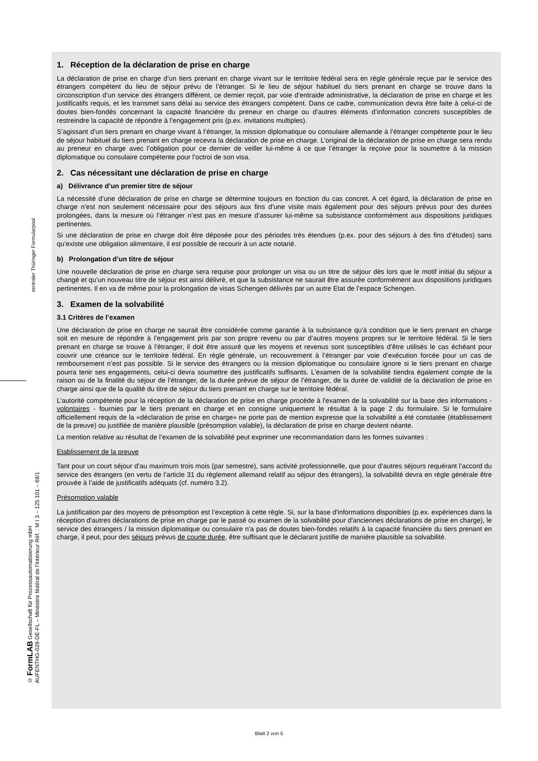zentraler Thüringer Formularpool
© FormLAB Gesellschaft für Prozessautomatisierung mbH
AUFENTHG-028-DE-FL – Ministère fédéral de l'Intérieur Réf. : M I 3 – 125 101 – 68/1
1. Réception de la déclaration de prise en charge
La déclaration de prise en charge d’un tiers prenant en charge vivant sur le territoire fédéral sera en règle générale reçue par le service des étrangers compétent du lieu de séjour prévu de l’étranger. Si le lieu de séjour habituel du tiers prenant en charge se trouve dans la circonscription d’un service des étrangers différent, ce dernier reçoit, par voie d’entraide administrative, la déclaration de prise en charge et les justificatifs requis, et les transmet sans délai au service des étrangers compétent. Dans ce cadre, communication devra être faite à celui-ci de doutes bien-fondés concernant la capacité financière du preneur en charge ou d’autres éléments d’information concrets susceptibles de restreindre la capacité de répondre à l’engagement pris (p.ex. invitations multiples).
S’agissant d’un tiers prenant en charge vivant à l’étranger, la mission diplomatique ou consulaire allemande à l’étranger compétente pour le lieu de séjour habituel du tiers prenant en charge recevra la déclaration de prise en charge. L’original de la déclaration de prise en charge sera rendu au preneur en charge avec l’obligation pour ce dernier de veiller lui-même à ce que l’étranger la reçoive pour la soumettre à la mission diplomatique ou consulaire compétente pour l’octroi de son visa.
2. Cas nécessitant une déclaration de prise en charge
a) Délivrance d’un premier titre de séjour
La nécessité d’une déclaration de prise en charge se détermine toujours en fonction du cas concret. A cet égard, la déclaration de prise en charge n'est non seulement nécessaire pour des séjours aux fins d’une visite mais également pour des séjours prévus pour des durées prolongées, dans la mesure où l’étranger n’est pas en mesure d’assurer lui-même sa subsistance conformément aux dispositions juridiques pertinentes.
Si une déclaration de prise en charge doit être déposée pour des périodes très étendues (p.ex. pour des séjours à des fins d’études) sans qu’existe une obligation alimentaire, il est possible de recourir à un acte notarié.
b) Prolongation d’un titre de séjour
Une nouvelle déclaration de prise en charge sera requise pour prolonger un visa ou un titre de séjour dès lors que le motif initial du séjour a changé et qu’un nouveau titre de séjour est ainsi délivré, et que la subsistance ne saurait être assurée conformément aux dispositions juridiques pertinentes. Il en va de même pour la prolongation de visas Schengen délivrés par un autre Etat de l’espace Schengen.
3. Examen de la solvabilité
3.1 Critères de l’examen
Une déclaration de prise en charge ne saurait être considérée comme garantie à la subsistance qu'à condition que le tiers prenant en charge soit en mesure de répondre à l’engagement pris par son propre revenu ou par d’autres moyens propres sur le territoire fédéral. Si le tiers prenant en charge se trouve à l’étranger, il doit être assuré que les moyens et revenus sont susceptibles d’être utilisés le cas échéant pour couvrir une créance sur le territoire fédéral. En règle générale, un recouvrement à l’étranger par voie d’exécution forcée pour un cas de remboursement n’est pas possible. Si le service des étrangers ou la mission diplomatique ou consulaire ignore si le tiers prenant en charge pourra tenir ses engagements, celui-ci devra soumettre des justificatifs suffisants. L’examen de la solvabilité tiendra également compte de la raison ou de la finalité du séjour de l’étranger, de la durée prévue de séjour de l’étranger, de la durée de validité de la déclaration de prise en charge ainsi que de la qualité du titre de séjour du tiers prenant en charge sur le territoire fédéral.
L’autorité compétente pour la réception de la déclaration de prise en charge procède à l'examen de la solvabilité sur la base des informations - volontaires - fournies par le tiers prenant en charge et en consigne uniquement le résultat à la page 2 du formulaire. Si le formulaire officiellement requis de la «déclaration de prise en charge» ne porte pas de mention expresse que la solvabilité a été constatée (établissement de la preuve) ou justifiée de manière plausible (présomption valable), la déclaration de prise en charge devient néante.
La mention relative au résultat de l’examen de la solvabilité peut exprimer une recommandation dans les formes suivantes :
Etablissement de la preuve
Tant pour un court séjour d’au maximum trois mois (par semestre), sans activité professionnelle, que pour d’autres séjours requérant l’accord du service des étrangers (en vertu de l’article 31 du règlement allemand relatif au séjour des étrangers), la solvabilité devra en règle générale être prouvée à l’aide de justificatifs adéquats (cf. numéro 3.2).
Présomption valable
La justification par des moyens de présomption est l’exception à cette règle. Si, sur la base d'informations disponibles (p.ex. expériences dans la réception d'autres déclarations de prise en charge par le passé ou examen de la solvabilité pour d'anciennes déclarations de prise en charge), le service des étrangers / la mission diplomatique ou consulaire n'a pas de doutes bien-fondés relatifs à la capacité financière du tiers prenant en charge, il peut, pour des séjours prévus de courte durée, être suffisant que le déclarant justifie de manière plausible sa solvabilité.
Blatt 2 von 5